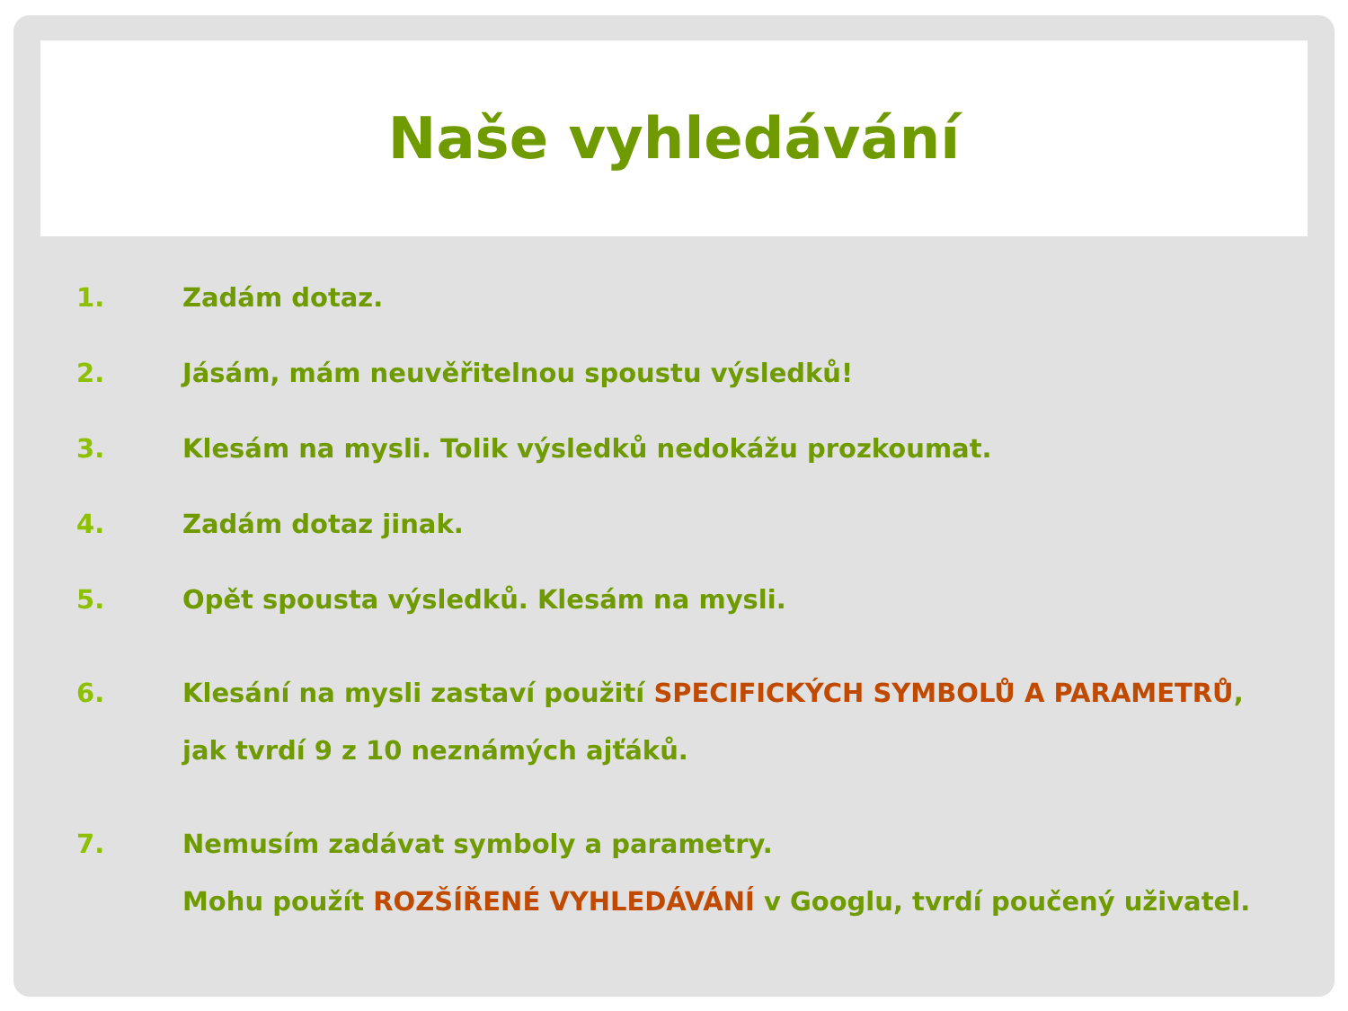Naše vyhledávání
1.
Zadám dotaz.
2.
Jásám, mám neuvěřitelnou spoustu výsledků!
3.
Klesám na mysli. Tolik výsledků nedokážu prozkoumat.
4.
Zadám dotaz jinak.
5.
Opět spousta výsledků. Klesám na mysli.
6.
Klesání na mysli zastaví použití SPECIFICKÝCH SYMBOLŮ A PARAMETRŮ,
jak tvrdí 9 z 10 neznámých ajťáků.
7.
Nemusím zadávat symboly a parametry.
Mohu použít ROZŠÍŘENÉ VYHLEDÁVÁNÍ v Googlu, tvrdí poučený uživatel.